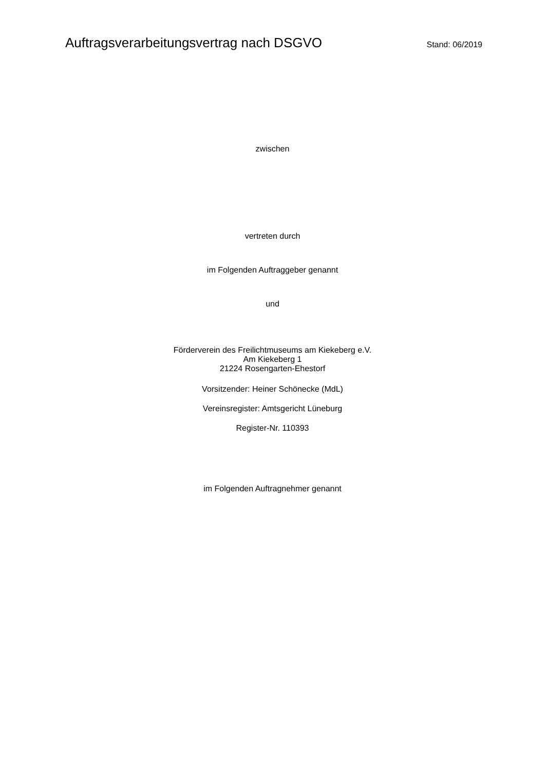Auftragsverarbeitungsvertrag nach DSGVO
Stand: 06/2019
zwischen
vertreten durch
im Folgenden Auftraggeber genannt
und
Förderverein des Freilichtmuseums am Kiekeberg e.V.
Am Kiekeberg 1
21224 Rosengarten-Ehestorf
Vorsitzender: Heiner Schönecke (MdL)
Vereinsregister: Amtsgericht Lüneburg
Register-Nr. 110393
im Folgenden Auftragnehmer genannt